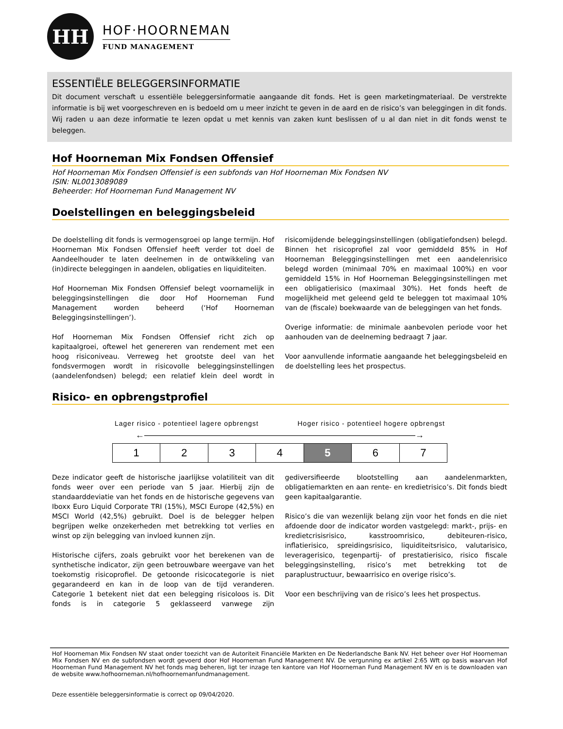HH
HOF·HOORNEMAN
FUND MANAGEMENT
ESSENTIËLE BELEGGERSINFORMATIE
Dit document verschaft u essentiële beleggersinformatie aangaande dit fonds. Het is geen marketingmateriaal. De verstrekte informatie is bij wet voorgeschreven en is bedoeld om u meer inzicht te geven in de aard en de risico’s van beleggingen in dit fonds. Wij raden u aan deze informatie te lezen opdat u met kennis van zaken kunt beslissen of u al dan niet in dit fonds wenst te beleggen.
Hof Hoorneman Mix Fondsen Offensief
Hof Hoorneman Mix Fondsen Offensief is een subfonds van Hof Hoorneman Mix Fondsen NV
ISIN: NL0013089089
Beheerder: Hof Hoorneman Fund Management NV
Doelstellingen en beleggingsbeleid
De doelstelling dit fonds is vermogensgroei op lange termijn. Hof Hoorneman Mix Fondsen Offensief heeft verder tot doel de Aandeelhouder te laten deelnemen in de ontwikkeling van (in)directe beleggingen in aandelen, obligaties en liquiditeiten.
Hof Hoorneman Mix Fondsen Offensief belegt voornamelijk in beleggingsinstellingen die door Hof Hoorneman Fund Management worden beheerd (‘Hof Hoorneman Beleggingsinstellingen’).
Hof Hoorneman Mix Fondsen Offensief richt zich op kapitaalgroei, oftewel het genereren van rendement met een hoog risiconiveau. Verreweg het grootste deel van het fondsvermogen wordt in risicovolle beleggingsinstellingen (aandelenfondsen) belegd; een relatief klein deel wordt in risicomijdende beleggingsinstellingen (obligatiefondsen) belegd. Binnen het risicoprofiel zal voor gemiddeld 85% in Hof Hoorneman Beleggingsinstellingen met een aandelenrisico belegd worden (minimaal 70% en maximaal 100%) en voor gemiddeld 15% in Hof Hoorneman Beleggingsinstellingen met een obligatierisico (maximaal 30%). Het fonds heeft de mogelijkheid met geleend geld te beleggen tot maximaal 10% van de (fiscale) boekwaarde van de beleggingen van het fonds.
Overige informatie: de minimale aanbevolen periode voor het aanhouden van de deelneming bedraagt 7 jaar.
Voor aanvullende informatie aangaande het beleggingsbeleid en de doelstelling lees het prospectus.
Risico- en opbrengstprofiel
Lager risico - potentieel lagere opbrengst Hoger risico - potentieel hogere opbrengst
←———————————————————————————————→
| 1 | 2 | 3 | 4 | 5 | 6 | 7 |
Deze indicator geeft de historische jaarlijkse volatiliteit van dit fonds weer over een periode van 5 jaar. Hierbij zijn de standaarddeviatie van het fonds en de historische gegevens van Iboxx Euro Liquid Corporate TRI (15%), MSCI Europe (42,5%) en MSCI World (42,5%) gebruikt. Doel is de belegger helpen begrijpen welke onzekerheden met betrekking tot verlies en winst op zijn belegging van invloed kunnen zijn.
Historische cijfers, zoals gebruikt voor het berekenen van de synthetische indicator, zijn geen betrouwbare weergave van het toekomstig risicoprofiel. De getoonde risicocategorie is niet gegarandeerd en kan in de loop van de tijd veranderen. Categorie 1 betekent niet dat een belegging risicoloos is. Dit fonds is in categorie 5 geklasseerd vanwege zijn gediversifieerde blootstelling aan aandelenmarkten, obligatiemarkten en aan rente- en kredietrisico’s. Dit fonds biedt geen kapitaalgarantie.
Risico’s die van wezenlijk belang zijn voor het fonds en die niet afdoende door de indicator worden vastgelegd: markt-, prijs- en kredietcrisisrisico, kasstroomrisico, debiteuren-risico, inflatierisico, spreidingsrisico, liquiditeitsrisico, valutarisico, leveragerisico, tegenpartij- of prestatierisico, risico fiscale beleggingsinstelling, risico’s met betrekking tot de paraplustructuur, bewaarrisico en overige risico’s.
Voor een beschrijving van de risico’s lees het prospectus.
Hof Hoorneman Mix Fondsen NV staat onder toezicht van de Autoriteit Financiële Markten en De Nederlandsche Bank NV. Het beheer over Hof Hoorneman Mix Fondsen NV en de subfondsen wordt gevoerd door Hof Hoorneman Fund Management NV. De vergunning ex artikel 2:65 Wft op basis waarvan Hof Hoorneman Fund Management NV het fonds mag beheren, ligt ter inzage ten kantore van Hof Hoorneman Fund Management NV en is te downloaden van de website www.hofhoorneman.nl/hofhoornemanfundmanagement.
Deze essentiële beleggersinformatie is correct op 09/04/2020.